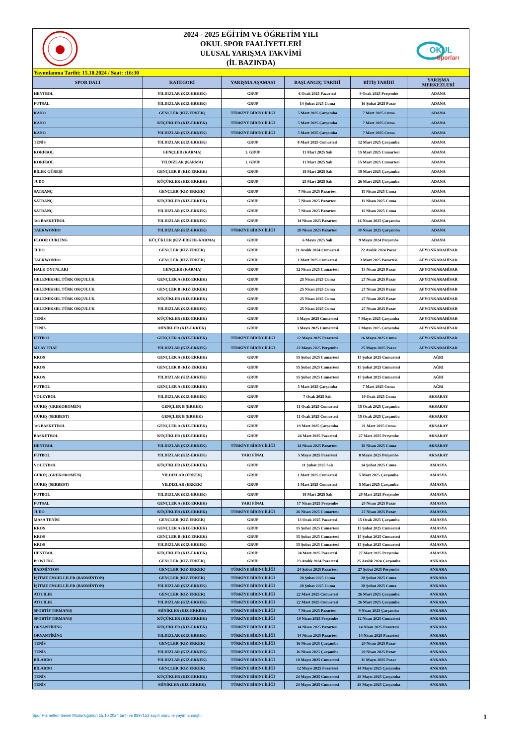2024 - 2025 EĞİTİM VE ÖĞRETİM YILI
OKUL SPOR FAALİYETLERİ
ULUSAL YARIŞMA TAKVİMİ
(İL BAZINDA)
OKUL
Sporları
| Yayımlanma Tarihi: 15.10.2024 / Saat: :16:30 | | | | | |
| SPOR DALI | KATEGORİ | YARIŞMA AŞAMASI | BAŞLANGIÇ TARİHİ | BİTİŞ TARİHİ | YARIŞMA MERKEZLERİ |
| HENTBOL | YILDIZLAR (KIZ-ERKEK) | GRUP | 6 Ocak 2025 Pazartesi | 9 Ocak 2025 Perşembe | ADANA |
| FUTSAL | YILDIZLAR (KIZ-ERKEK) | GRUP | 14 Şubat 2025 Cuma | 16 Şubat 2025 Pazar | ADANA |
| KANO | GENÇLER (KIZ-ERKEK) | TÜRKİYE BİRİNCİLİĞİ | 5 Mart 2025 Çarşamba | 7 Mart 2025 Cuma | ADANA |
| KANO | KÜÇÜKLER (KIZ-ERKEK) | TÜRKİYE BİRİNCİLİĞİ | 5 Mart 2025 Çarşamba | 7 Mart 2025 Cuma | ADANA |
| KANO | YILDIZLAR (KIZ-ERKEK) | TÜRKİYE BİRİNCİLİĞİ | 5 Mart 2025 Çarşamba | 7 Mart 2025 Cuma | ADANA |
| TENİS | YILDIZLAR (KIZ-ERKEK) | GRUP | 8 Mart 2025 Cumartesi | 12 Mart 2025 Çarşamba | ADANA |
| KORFBOL | GENÇLER (KARMA) | 1. GRUP | 11 Mart 2025 Salı | 15 Mart 2025 Cumartesi | ADANA |
| KORFBOL | YILDIZLAR (KARMA) | 1. GRUP | 11 Mart 2025 Salı | 15 Mart 2025 Cumartesi | ADANA |
| BİLEK GÜREŞİ | GENÇLER B (KIZ-ERKEK) | GRUP | 18 Mart 2025 Salı | 19 Mart 2025 Çarşamba | ADANA |
| JUDO | KÜÇÜKLER (KIZ-ERKEK) | GRUP | 25 Mart 2025 Salı | 26 Mart 2025 Çarşamba | ADANA |
| SATRANÇ | GENÇLER (KIZ-ERKEK) | GRUP | 7 Nisan 2025 Pazartesi | 11 Nisan 2025 Cuma | ADANA |
| SATRANÇ | KÜÇÜKLER (KIZ-ERKEK) | GRUP | 7 Nisan 2025 Pazartesi | 11 Nisan 2025 Cuma | ADANA |
| SATRANÇ | YILDIZLAR (KIZ-ERKEK) | GRUP | 7 Nisan 2025 Pazartesi | 11 Nisan 2025 Cuma | ADANA |
| 3x3 BASKETBOL | YILDIZLAR (KIZ-ERKEK) | GRUP | 14 Nisan 2025 Pazartesi | 16 Nisan 2025 Çarşamba | ADANA |
| TAEKWONDO | YILDIZLAR (KIZ-ERKEK) | TÜRKİYE BİRİNCİLİĞİ | 28 Nisan 2025 Pazartesi | 30 Nisan 2025 Çarşamba | ADANA |
| FLOOR CURLİNG | KÜÇÜKLER (KIZ-ERKEK-KARMA) | GRUP | 6 Mayıs 2025 Salı | 9 Mayıs 2024 Perşembe | ADANA |
| JUDO | GENÇLER (KIZ-ERKEK) | GRUP | 21 Aralık 2024 Cumartesi | 22 Aralık 2024 Pazar | AFYONKARAHİSAR |
| TAEKWONDO | GENÇLER (KIZ-ERKEK) | GRUP | 1 Mart 2025 Cumartesi | 3 Mart 2025 Pazartesi | AFYONKARAHİSAR |
| HALK OYUNLARI | GENÇLER (KARMA) | GRUP | 12 Nisan 2025 Cumartesi | 13 Nisan 2025 Pazar | AFYONKARAHİSAR |
| GELENEKSEL TÜRK OKÇULUK | GENÇLER A (KIZ-ERKEK) | GRUP | 25 Nisan 2025 Cuma | 27 Nisan 2025 Pazar | AFYONKARAHİSAR |
| GELENEKSEL TÜRK OKÇULUK | GENÇLER B (KIZ-ERKEK) | GRUP | 25 Nisan 2025 Cuma | 27 Nisan 2025 Pazar | AFYONKARAHİSAR |
| GELENEKSEL TÜRK OKÇULUK | KÜÇÜKLER (KIZ-ERKEK) | GRUP | 25 Nisan 2025 Cuma | 27 Nisan 2025 Pazar | AFYONKARAHİSAR |
| GELENEKSEL TÜRK OKÇULUK | YILDIZLAR (KIZ-ERKEK) | GRUP | 25 Nisan 2025 Cuma | 27 Nisan 2025 Pazar | AFYONKARAHİSAR |
| TENİS | KÜÇÜKLER (KIZ-ERKEK) | GRUP | 3 Mayıs 2025 Cumartesi | 7 Mayıs 2025 Çarşamba | AFYONKARAHİSAR |
| TENİS | MİNİKLER (KIZ-ERKEK) | GRUP | 3 Mayıs 2025 Cumartesi | 7 Mayıs 2025 Çarşamba | AFYONKARAHİSAR |
| FUTBOL | GENÇLER A (KIZ-ERKEK) | TÜRKİYE BİRİNCİLİĞİ | 12 Mayıs 2025 Pazartesi | 16 Mayıs 2025 Cuma | AFYONKARAHİSAR |
| MUAY THAİ | YILDIZLAR (KIZ-ERKEK) | TÜRKİYE BİRİNCİLİĞİ | 22 Mayıs 2025 Perşembe | 25 Mayıs 2025 Pazar | AFYONKARAHİSAR |
| KROS | GENÇLER A (KIZ-ERKEK) | GRUP | 15 Şubat 2025 Cumartesi | 15 Şubat 2025 Cumartesi | AĞRI |
| KROS | GENÇLER B (KIZ-ERKEK) | GRUP | 15 Şubat 2025 Cumartesi | 15 Şubat 2025 Cumartesi | AĞRI |
| KROS | YILDIZLAR (KIZ-ERKEK) | GRUP | 15 Şubat 2025 Cumartesi | 15 Şubat 2025 Cumartesi | AĞRI |
| FUTBOL | GENÇLER A (KIZ-ERKEK) | GRUP | 5 Mart 2025 Çarşamba | 7 Mart 2025 Cuma | AĞRI |
| VOLEYBOL | YILDIZLAR (KIZ-ERKEK) | GRUP | 7 Ocak 2025 Salı | 10 Ocak 2025 Cuma | AKSARAY |
| GÜREŞ (GREKOROMEN) | GENÇLER B (ERKEK) | GRUP | 11 Ocak 2025 Cumartesi | 15 Ocak 2025 Çarşamba | AKSARAY |
| GÜREŞ (SERBEST) | GENÇLER B (ERKEK) | GRUP | 11 Ocak 2025 Cumartesi | 15 Ocak 2025 Çarşamba | AKSARAY |
| 3x3 BASKETBOL | GENÇLER A (KIZ-ERKEK) | GRUP | 19 Mart 2025 Çarşamba | 21 Mart 2025 Cuma | AKSARAY |
| BASKETBOL | KÜÇÜKLER (KIZ-ERKEK) | GRUP | 24 Mart 2025 Pazartesi | 27 Mart 2025 Perşembe | AKSARAY |
| HENTBOL | YILDIZLAR (KIZ-ERKEK) | TÜRKİYE BİRİNCİLİĞİ | 14 Nisan 2025 Pazartesi | 18 Nisan 2025 Cuma | AKSARAY |
| FUTBOL | YILDIZLAR (KIZ-ERKEK) | YARI FİNAL | 5 Mayıs 2025 Pazartesi | 8 Mayıs 2025 Perşembe | AKSARAY |
| VOLEYBOL | KÜÇÜKLER (KIZ-ERKEK) | GRUP | 11 Şubat 2025 Salı | 14 Şubat 2025 Cuma | AMASYA |
| GÜREŞ (GREKOROMEN) | YILDIZLAR (ERKEK) | GRUP | 1 Mart 2025 Cumartesi | 5 Mart 2025 Çarşamba | AMASYA |
| GÜREŞ (SERBEST) | YILDIZLAR (ERKEK) | GRUP | 1 Mart 2025 Cumartesi | 5 Mart 2025 Çarşamba | AMASYA |
| FUTBOL | YILDIZLAR (KIZ-ERKEK) | GRUP | 18 Mart 2025 Salı | 20 Mart 2025 Perşembe | AMASYA |
| FUTSAL | GENÇLER A (KIZ-ERKEK) | YARI FİNAL | 17 Nisan 2025 Perşembe | 20 Nisan 2025 Pazar | AMASYA |
| JUDO | KÜÇÜKLER (KIZ-ERKEK) | TÜRKİYE BİRİNCİLİĞİ | 26 Nisan 2025 Cumartesi | 27 Nisan 2025 Pazar | AMASYA |
| MASA TENİSİ | GENÇLER (KIZ-ERKEK) | GRUP | 13 Ocak 2025 Pazartesi | 15 Ocak 2025 Çarşamba | AMASYA |
| KROS | GENÇLER A (KIZ-ERKEK) | GRUP | 15 Şubat 2025 Cumartesi | 15 Şubat 2025 Cumartesi | AMASYA |
| KROS | GENÇLER B (KIZ-ERKEK) | GRUP | 15 Şubat 2025 Cumartesi | 15 Şubat 2025 Cumartesi | AMASYA |
| KROS | YILDIZLAR (KIZ-ERKEK) | GRUP | 15 Şubat 2025 Cumartesi | 15 Şubat 2025 Cumartesi | AMASYA |
| HENTBOL | KÜÇÜKLER (KIZ-ERKEK) | GRUP | 24 Mart 2025 Pazartesi | 27 Mart 2025 Perşembe | AMASYA |
| BOWLİNG | GENÇLER (KIZ-ERKEK) | GRUP | 23 Aralık 2024 Pazartesi | 25 Aralık 2024 Çarşamba | ANKARA |
| BADMİNTON | GENÇLER (KIZ-ERKEK) | TÜRKİYE BİRİNCİLİĞİ | 24 Şubat 2025 Pazartesi | 27 Şubat 2025 Perşembe | ANKARA |
| İŞİTME ENGELLİLER (BADMİNTON) | GENÇLER (KIZ-ERKEK) | TÜRKİYE BİRİNCİLİĞİ | 28 Şubat 2025 Cuma | 28 Şubat 2025 Cuma | ANKARA |
| İŞİTME ENGELLİLER (BADMİNTON) | YILDIZLAR (KIZ-ERKEK) | TÜRKİYE BİRİNCİLİĞİ | 28 Şubat 2025 Cuma | 28 Şubat 2025 Cuma | ANKARA |
| ATICILIK | GENÇLER (KIZ-ERKEK) | TÜRKİYE BİRİNCİLİĞİ | 22 Mart 2025 Cumartesi | 26 Mart 2025 Çarşamba | ANKARA |
| ATICILIK | YILDIZLAR (KIZ-ERKEK) | TÜRKİYE BİRİNCİLİĞİ | 22 Mart 2025 Cumartesi | 26 Mart 2025 Çarşamba | ANKARA |
| SPORTİF TIRMANIŞ | MİNİKLER (KIZ-ERKEK) | TÜRKİYE BİRİNCİLİĞİ | 7 Nisan 2025 Pazartesi | 9 Nisan 2025 Çarşamba | ANKARA |
| SPORTİF TIRMANIŞ | KÜÇÜKLER (KIZ-ERKEK) | TÜRKİYE BİRİNCİLİĞİ | 10 Nisan 2025 Perşembe | 12 Nisan 2025 Cumartesi | ANKARA |
| ORYANTİRİNG | KÜÇÜKLER (KIZ-ERKEK) | TÜRKİYE BİRİNCİLİĞİ | 14 Nisan 2025 Pazartesi | 14 Nisan 2025 Pazartesi | ANKARA |
| ORYANTİRİNG | YILDIZLAR (KIZ-ERKEK) | TÜRKİYE BİRİNCİLİĞİ | 14 Nisan 2025 Pazartesi | 14 Nisan 2025 Pazartesi | ANKARA |
| TENİS | GENÇLER (KIZ-ERKEK) | TÜRKİYE BİRİNCİLİĞİ | 16 Nisan 2025 Çarşamba | 20 Nisan 2025 Pazar | ANKARA |
| TENİS | YILDIZLAR (KIZ-ERKEK) | TÜRKİYE BİRİNCİLİĞİ | 16 Nisan 2025 Çarşamba | 20 Nisan 2025 Pazar | ANKARA |
| BİLARDO | YILDIZLAR (KIZ-ERKEK) | TÜRKİYE BİRİNCİLİĞİ | 10 Mayıs 2025 Cumartesi | 11 Mayıs 2025 Pazar | ANKARA |
| BİLARDO | GENÇLER (KIZ-ERKEK) | TÜRKİYE BİRİNCİLİĞİ | 12 Mayıs 2025 Pazartesi | 14 Mayıs 2025 Çarşamba | ANKARA |
| TENİS | KÜÇÜKLER (KIZ-ERKEK) | TÜRKİYE BİRİNCİLİĞİ | 24 Mayıs 2025 Cumartesi | 28 Mayıs 2025 Çarşamba | ANKARA |
| TENİS | MİNİKLER (KIZ-ERKEK) | TÜRKİYE BİRİNCİLİĞİ | 24 Mayıs 2025 Cumartesi | 28 Mayıs 2025 Çarşamba | ANKARA |
Spor Hizmetleri Genel Müdürlüğünün 15.10.2024 tarih ve 8897152 sayılı oluru ile yayımlanmıştır. 1